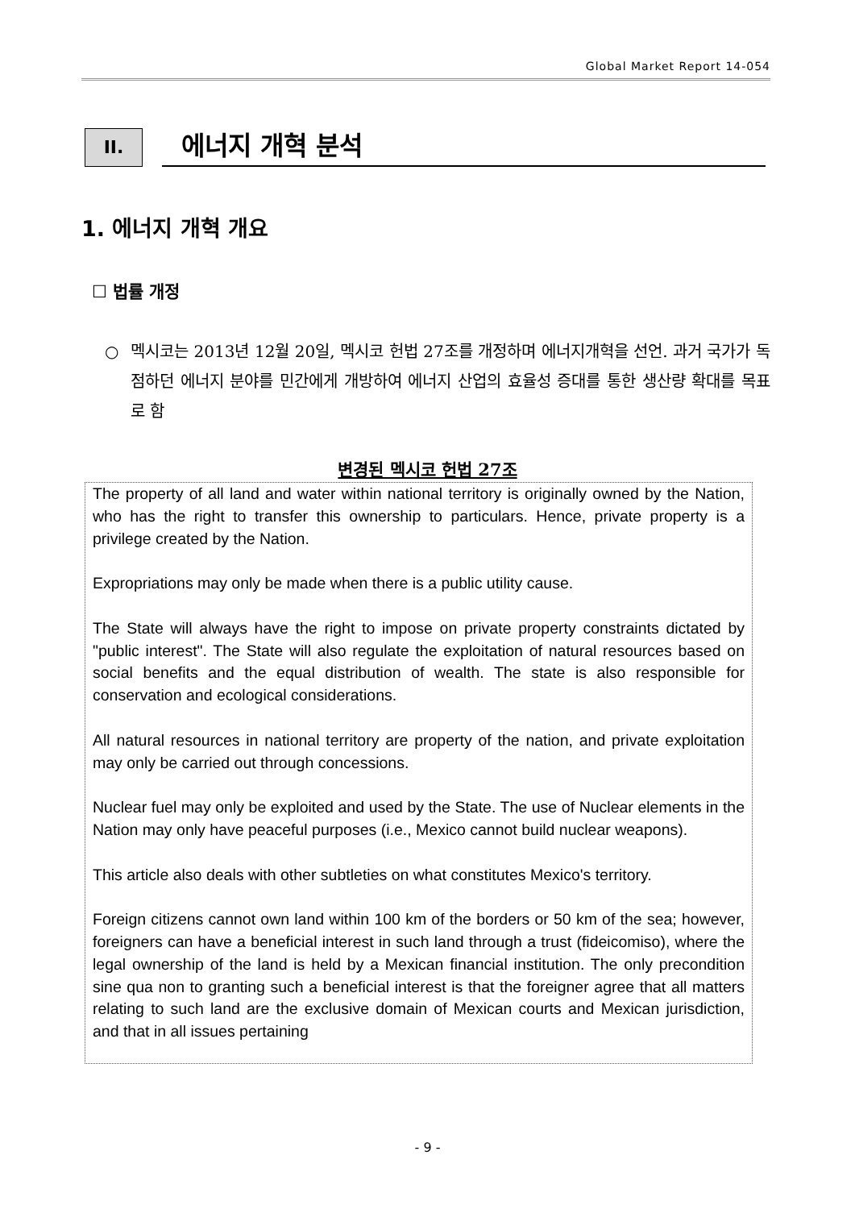Global Market Report 14-054
II.
에너지 개혁 분석
1. 에너지 개혁 개요
☐ 법률 개정
○ 멕시코는 2013년 12월 20일, 멕시코 헌법 27조를 개정하며 에너지개혁을 선언. 과거 국가가 독점하던 에너지 분야를 민간에게 개방하여 에너지 산업의 효율성 증대를 통한 생산량 확대를 목표로 함
변경된 멕시코 헌법 27조
The property of all land and water within national territory is originally owned by the Nation, who has the right to transfer this ownership to particulars. Hence, private property is a privilege created by the Nation.
Expropriations may only be made when there is a public utility cause.
The State will always have the right to impose on private property constraints dictated by "public interest". The State will also regulate the exploitation of natural resources based on social benefits and the equal distribution of wealth. The state is also responsible for conservation and ecological considerations.
All natural resources in national territory are property of the nation, and private exploitation may only be carried out through concessions.
Nuclear fuel may only be exploited and used by the State. The use of Nuclear elements in the Nation may only have peaceful purposes (i.e., Mexico cannot build nuclear weapons).
This article also deals with other subtleties on what constitutes Mexico's territory.
Foreign citizens cannot own land within 100 km of the borders or 50 km of the sea; however, foreigners can have a beneficial interest in such land through a trust (fideicomiso), where the legal ownership of the land is held by a Mexican financial institution. The only precondition sine qua non to granting such a beneficial interest is that the foreigner agree that all matters relating to such land are the exclusive domain of Mexican courts and Mexican jurisdiction, and that in all issues pertaining
- 9 -